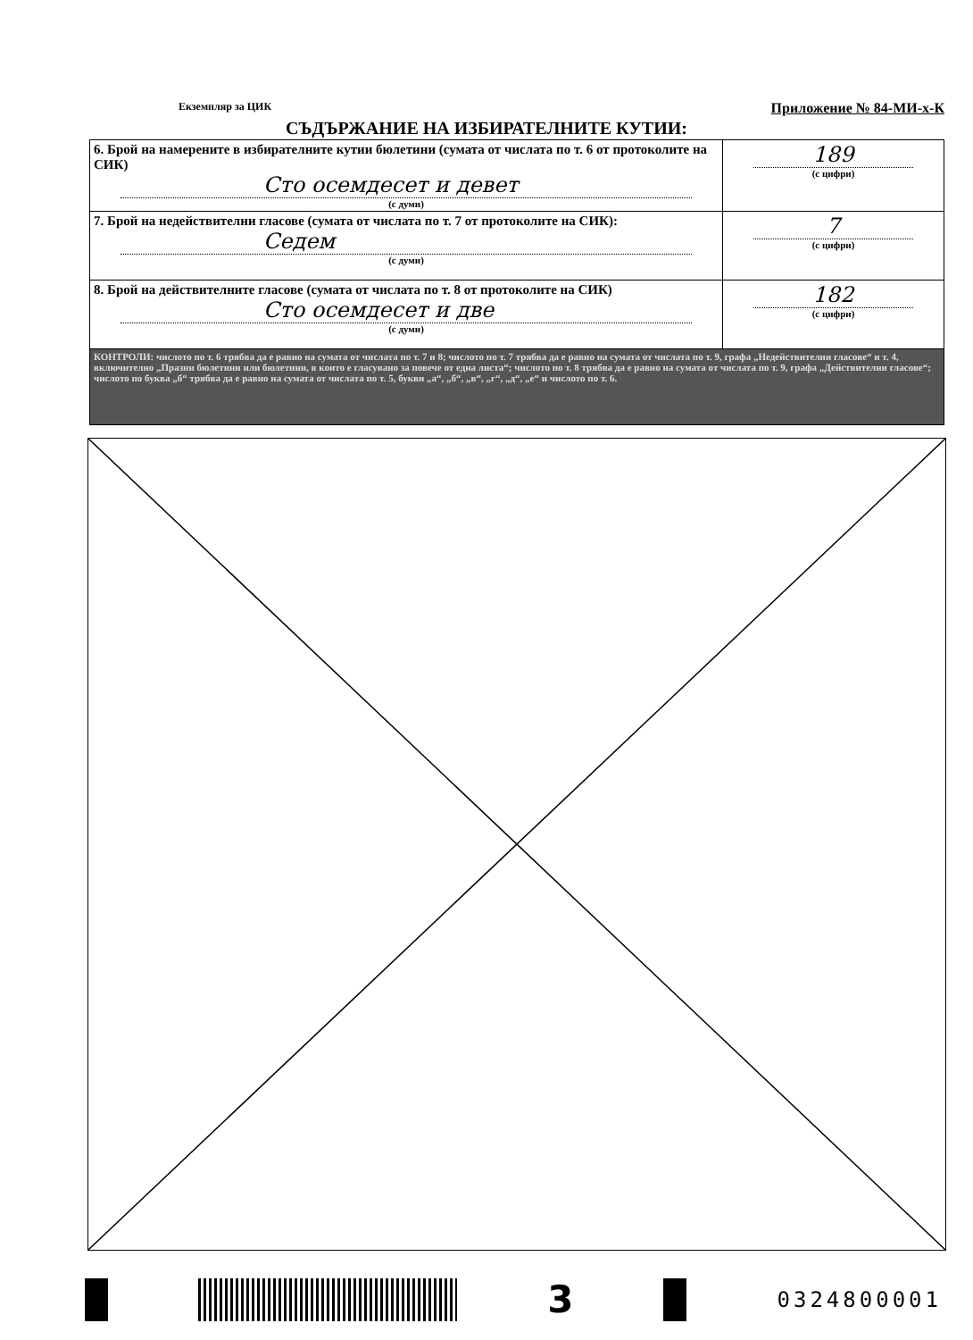Екземпляр за ЦИК Приложение № 84-МИ-х-К
СЪДЪРЖАНИЕ НА ИЗБИРАТЕЛНИТЕ КУТИИ:
| 6. Брой на намерените в избирателните кутии бюлетини (сумата от числата по т. 6 от протоколите на СИК) Сто осемдесет и девет (с думи) | 189 (с цифри) |
| 7. Брой на недействителни гласове (сумата от числата по т. 7 от протоколите на СИК): Седем (с думи) | 7 (с цифри) |
| 8. Брой на действителните гласове (сумата от числата по т. 8 от протоколите на СИК) Сто осемдесет и две (с думи) | 182 (с цифри) |
| КОНТРОЛИ: числото по т. 6 трябва да е равно на сумата от числата по т. 7 и 8; числото по т. 7 трябва да е равно на сумата от числата по т. 9, графа „Недействителни гласове“ и т. 4, включително „Празни бюлетини или бюлетини, в които е гласувано за повече от една листа“; числото по т. 8 трябва да е равно на сумата от числата по т. 9, графа „Действителни гласове“; числото по буква „б“ трябва да е равно на сумата от числата по т. 5, букви „а“, „б“, „в“, „г“, „д“, „е“ и числото по т. 6. | |
3
0324800001